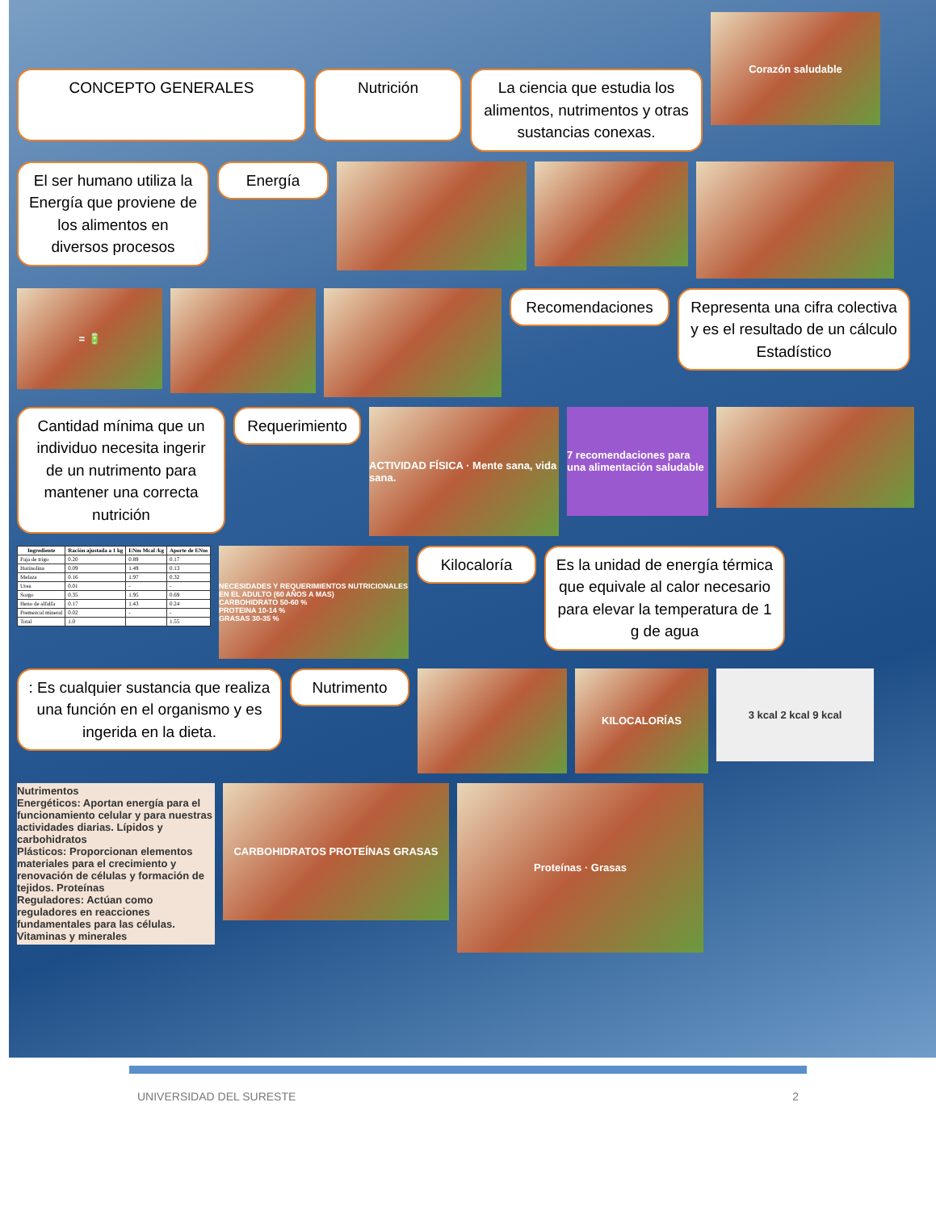CONCEPTO GENERALES Nutrición
La ciencia que estudia los alimentos, nutrimentos y otras sustancias conexas.
Corazón saludable
El ser humano utiliza la Energía que proviene de los alimentos en diversos procesos
Energía
= 🔋
Recomendaciones
Representa una cifra colectiva y es el resultado de un cálculo Estadístico
Cantidad mínima que un individuo necesita ingerir de un nutrimento para mantener una correcta nutrición
Requerimiento
ACTIVIDAD FÍSICA · Mente sana, vida sana.
7 recomendaciones para una alimentación saludable
| Ingrediente | Ración ajustada a 1 kg | ENm Mcal /kg | Aporte de ENm |
| --- | --- | --- | --- |
| Paja de trigo | 0.20 | 0.89 | 0.17 |
| Harinolina | 0.09 | 1.49 | 0.13 |
| Melaza | 0.16 | 1.97 | 0.32 |
| Urea | 0.01 | - | - |
| Sorgo | 0.35 | 1.95 | 0.69 |
| Heno de alfalfa | 0.17 | 1.43 | 0.24 |
| Premezcal mineral | 0.02 | - | - |
| Total | 1.0 | | 1.55 |
NECESIDADES Y REQUERIMIENTOS NUTRICIONALES EN EL ADULTO (60 AÑOS A MAS)
CARBOHIDRATO 50-60 %
PROTEINA 10-14 %
GRASAS 30-35 %
Kilocaloría
Es la unidad de energía térmica que equivale al calor necesario para elevar la temperatura de 1 g de agua
: Es cualquier sustancia que realiza una función en el organismo y es ingerida en la dieta.
Nutrimento
KILOCALORÍAS
3 kcal 2 kcal 9 kcal
Nutrimentos
Energéticos: Aportan energía para el funcionamiento celular y para nuestras actividades diarias. Lípidos y carbohidratos
Plásticos: Proporcionan elementos materiales para el crecimiento y renovación de células y formación de tejidos. Proteínas
Reguladores: Actúan como reguladores en reacciones fundamentales para las células. Vitaminas y minerales
CARBOHIDRATOS PROTEÍNAS GRASAS
Proteínas · Grasas
UNIVERSIDAD DEL SURESTE 2